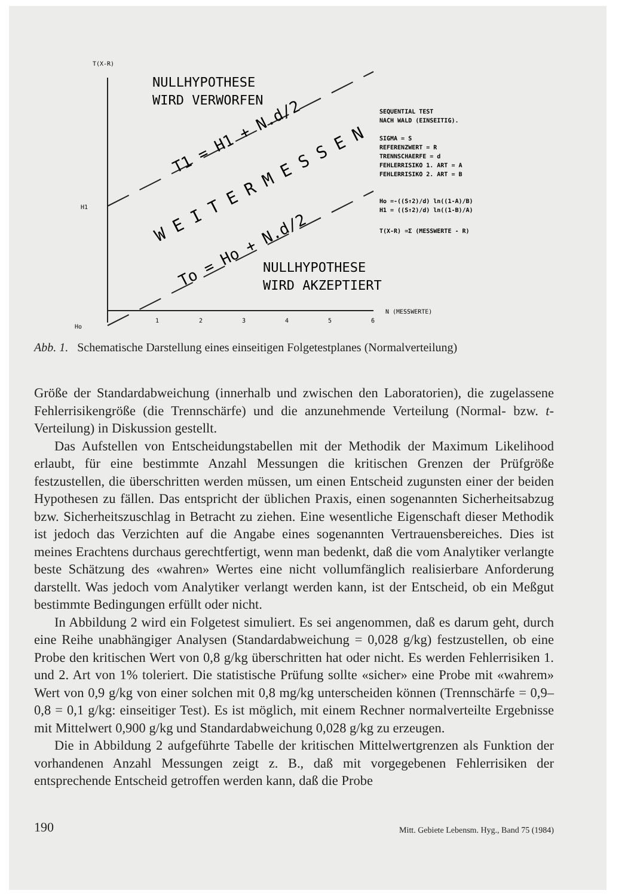T(X-R)
NULLHYPOTHESE
WIRD VERWORFEN
H1
Ho
T1 = H1 + N.d/2
W E I T E R M E S S E N
To = Ho + N.d/2
NULLHYPOTHESE
WIRD AKZEPTIERT
1
2
3
4
5
6
N (MESSWERTE)
SEQUENTIAL TEST
NACH WALD (EINSEITIG).
SIGMA = S
REFERENZWERT = R
TRENNSCHAERFE = d
FEHLERRISIKO 1. ART = A
FEHLERRISIKO 2. ART = B
Ho =-((S↑2)/d) ln((1-A)/B)
H1 = ((S↑2)/d) ln((1-B)/A)
T(X-R) =Σ (MESSWERTE - R)
Abb. 1. Schematische Darstellung eines einseitigen Folgetestplanes (Normalverteilung)
Größe der Standardabweichung (innerhalb und zwischen den Laboratorien), die zugelassene Fehlerrisikengröße (die Trennschärfe) und die anzunehmende Verteilung (Normal- bzw. t-Verteilung) in Diskussion gestellt.
Das Aufstellen von Entscheidungstabellen mit der Methodik der Maximum Likelihood erlaubt, für eine bestimmte Anzahl Messungen die kritischen Grenzen der Prüfgröße festzustellen, die überschritten werden müssen, um einen Entscheid zugunsten einer der beiden Hypothesen zu fällen. Das entspricht der üblichen Praxis, einen sogenannten Sicherheitsabzug bzw. Sicherheitszuschlag in Betracht zu ziehen. Eine wesentliche Eigenschaft dieser Methodik ist jedoch das Verzichten auf die Angabe eines sogenannten Vertrauensbereiches. Dies ist meines Erachtens durchaus gerechtfertigt, wenn man bedenkt, daß die vom Analytiker verlangte beste Schätzung des «wahren» Wertes eine nicht vollumfänglich realisierbare Anforderung darstellt. Was jedoch vom Analytiker verlangt werden kann, ist der Entscheid, ob ein Meßgut bestimmte Bedingungen erfüllt oder nicht.
In Abbildung 2 wird ein Folgetest simuliert. Es sei angenommen, daß es darum geht, durch eine Reihe unabhängiger Analysen (Standardabweichung = 0,028 g/kg) festzustellen, ob eine Probe den kritischen Wert von 0,8 g/kg überschritten hat oder nicht. Es werden Fehlerrisiken 1. und 2. Art von 1% toleriert. Die statistische Prüfung sollte «sicher» eine Probe mit «wahrem» Wert von 0,9 g/kg von einer solchen mit 0,8 mg/kg unterscheiden können (Trennschärfe = 0,9–0,8 = 0,1 g/kg: einseitiger Test). Es ist möglich, mit einem Rechner normalverteilte Ergebnisse mit Mittelwert 0,900 g/kg und Standardabweichung 0,028 g/kg zu erzeugen.
Die in Abbildung 2 aufgeführte Tabelle der kritischen Mittelwertgrenzen als Funktion der vorhandenen Anzahl Messungen zeigt z. B., daß mit vorgegebenen Fehlerrisiken der entsprechende Entscheid getroffen werden kann, daß die Probe
190 Mitt. Gebiete Lebensm. Hyg., Band 75 (1984)